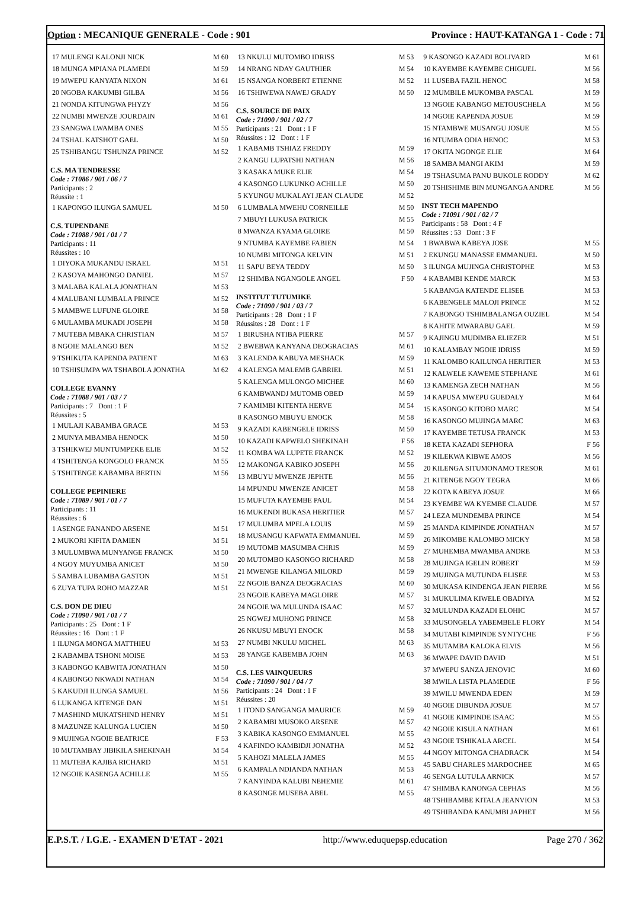Option : MECANIQUE GENERALE - Code : 901 Province : HAUT-KATANGA 1 - Code : 71
| 17 MULENGI KALONJI NICK | M 60 |
| 18 MUNGA MPIANA PLAMEDI | M 59 |
| 19 MWEPU KANYATA NIXON | M 61 |
| 20 NGOBA KAKUMBI GILBA | M 56 |
| 21 NONDA KITUNGWA PHYZY | M 56 |
| 22 NUMBI MWENZE JOURDAIN | M 61 |
| 23 SANGWA LWAMBA ONES | M 55 |
| 24 TSHAL KATSHOT GAEL | M 50 |
| 25 TSHIBANGU TSHUNZA PRINCE | M 52 |
C.S. MA TENDRESSE
Code : 71086 / 901 / 06 / 7
Participants : 2
Réussite : 1
| 1 KAPONGO ILUNGA SAMUEL | M 50 |
C.S. TUPENDANE
Code : 71088 / 901 / 01 / 7
Participants : 11
Réussites : 10
| 1 DIYOKA MUKANDU ISRAEL | M 51 |
| 2 KASOYA MAHONGO DANIEL | M 57 |
| 3 MALABA KALALA JONATHAN | M 53 |
| 4 MALUBANI LUMBALA PRINCE | M 52 |
| 5 MAMBWE LUFUNE GLOIRE | M 58 |
| 6 MULAMBA MUKADI JOSEPH | M 58 |
| 7 MUTEBA MBAKA CHRISTIAN | M 57 |
| 8 NGOIE MALANGO BEN | M 52 |
| 9 TSHIKUTA KAPENDA PATIENT | M 63 |
| 10 TSHISUMPA WA TSHABOLA JONATHA | M 62 |
COLLEGE EVANNY
Code : 71088 / 901 / 03 / 7
Participants : 7 Dont : 1 F
Réussites : 5
| 1 MULAJI KABAMBA GRACE | M 53 |
| 2 MUNYA MBAMBA HENOCK | M 50 |
| 3 TSHIKWEJ MUNTUMPEKE ELIE | M 52 |
| 4 TSHITENGA KONGOLO FRANCK | M 55 |
| 5 TSHITENGE KABAMBA BERTIN | M 56 |
COLLEGE PEPINIERE
Code : 71089 / 901 / 01 / 7
Participants : 11
Réussites : 6
| 1 ASENGE FANANDO ARSENE | M 51 |
| 2 MUKORI KIFITA DAMIEN | M 51 |
| 3 MULUMBWA MUNYANGE FRANCK | M 50 |
| 4 NGOY MUYUMBA ANICET | M 50 |
| 5 SAMBA LUBAMBA GASTON | M 51 |
| 6 ZUYA TUPA ROHO MAZZAR | M 51 |
C.S. DON DE DIEU
Code : 71090 / 901 / 01 / 7
Participants : 25 Dont : 1 F
Réussites : 16 Dont : 1 F
| 1 ILUNGA MONGA MATTHIEU | M 53 |
| 2 KABAMBA TSHONI MOISE | M 53 |
| 3 KABONGO KABWITA JONATHAN | M 50 |
| 4 KABONGO NKWADI NATHAN | M 54 |
| 5 KAKUDJI ILUNGA SAMUEL | M 56 |
| 6 LUKANGA KITENGE DAN | M 51 |
| 7 MASHIND MUKATSHIND HENRY | M 51 |
| 8 MAZUNZE KALUNGA LUCIEN | M 50 |
| 9 MUJINGA NGOIE BEATRICE | F 53 |
| 10 MUTAMBAY JIBIKILA SHEKINAH | M 54 |
| 11 MUTEBA KAJIBA RICHARD | M 51 |
| 12 NGOIE KASENGA ACHILLE | M 55 |
| 13 NKULU MUTOMBO IDRISS | M 53 |
| 14 NRANG NDAY GAUTHIER | M 54 |
| 15 NSANGA NORBERT ETIENNE | M 52 |
| 16 TSHIWEWA NAWEJ GRADY | M 50 |
C.S. SOURCE DE PAIX
Code : 71090 / 901 / 02 / 7
Participants : 21 Dont : 1 F
Réussites : 12 Dont : 1 F
| 1 KABAMB TSHIAZ FREDDY | M 59 |
| 2 KANGU LUPATSHI NATHAN | M 56 |
| 3 KASAKA MUKE ELIE | M 54 |
| 4 KASONGO LUKUNKO ACHILLE | M 50 |
| 5 KYUNGU MUKALAYI JEAN CLAUDE | M 52 |
| 6 LUMBALA MWEHU CORNEILLE | M 50 |
| 7 MBUYI LUKUSA PATRICK | M 55 |
| 8 MWANZA KYAMA GLOIRE | M 50 |
| 9 NTUMBA KAYEMBE FABIEN | M 54 |
| 10 NUMBI MITONGA KELVIN | M 51 |
| 11 SAPU BEYA TEDDY | M 50 |
| 12 SHIMBA NGANGOLE ANGEL | F 50 |
INSTITUT TUTUMIKE
Code : 71090 / 901 / 03 / 7
Participants : 28 Dont : 1 F
Réussites : 28 Dont : 1 F
| 1 BIRUSHA NTIBA PIERRE | M 57 |
| 2 BWEBWA KANYANA DEOGRACIAS | M 61 |
| 3 KALENDA KABUYA MESHACK | M 59 |
| 4 KALENGA MALEMB GABRIEL | M 51 |
| 5 KALENGA MULONGO MICHEE | M 60 |
| 6 KAMBWANDJ MUTOMB OBED | M 59 |
| 7 KAMIMBI KITENTA HERVE | M 54 |
| 8 KASONGO MBUYU ENOCK | M 58 |
| 9 KAZADI KABENGELE IDRISS | M 50 |
| 10 KAZADI KAPWELO SHEKINAH | F 56 |
| 11 KOMBA WA LUPETE FRANCK | M 52 |
| 12 MAKONGA KABIKO JOSEPH | M 56 |
| 13 MBUYU MWENZE JEPHTE | M 56 |
| 14 MPUNDU MWENZE ANICET | M 58 |
| 15 MUFUTA KAYEMBE PAUL | M 54 |
| 16 MUKENDI BUKASA HERITIER | M 57 |
| 17 MULUMBA MPELA LOUIS | M 59 |
| 18 MUSANGU KAFWATA EMMANUEL | M 59 |
| 19 MUTOMB MASUMBA CHRIS | M 59 |
| 20 MUTOMBO KASONGO RICHARD | M 58 |
| 21 MWENGE KILANGA MILORD | M 59 |
| 22 NGOIE BANZA DEOGRACIAS | M 60 |
| 23 NGOIE KABEYA MAGLOIRE | M 57 |
| 24 NGOIE WA MULUNDA ISAAC | M 57 |
| 25 NGWEJ MUHONG PRINCE | M 58 |
| 26 NKUSU MBUYI ENOCK | M 58 |
| 27 NUMBI NKULU MICHEL | M 63 |
| 28 YANGE KABEMBA JOHN | M 63 |
C.S. LES VAINQUEURS
Code : 71090 / 901 / 04 / 7
Participants : 24 Dont : 1 F
Réussites : 20
| 1 ITOND SANGANGA MAURICE | M 59 |
| 2 KABAMBI MUSOKO ARSENE | M 57 |
| 3 KABIKA KASONGO EMMANUEL | M 55 |
| 4 KAFINDO KAMBIDJI JONATHA | M 52 |
| 5 KAHOZI MALELA JAMES | M 55 |
| 6 KAMPALA NDIANDA NATHAN | M 53 |
| 7 KANYINDA KALUBI NEHEMIE | M 61 |
| 8 KASONGE MUSEBA ABEL | M 55 |
| 9 KASONGO KAZADI BOLIVARD | M 61 |
| 10 KAYEMBE KAYEMBE CHIGUEL | M 56 |
| 11 LUSEBA FAZIL HENOC | M 58 |
| 12 MUMBILE MUKOMBA PASCAL | M 59 |
| 13 NGOIE KABANGO METOUSCHELA | M 56 |
| 14 NGOIE KAPENDA JOSUE | M 59 |
| 15 NTAMBWE MUSANGU JOSUE | M 55 |
| 16 NTUMBA ODIA HENOC | M 53 |
| 17 OKITA NGONGE ELIE | M 64 |
| 18 SAMBA MANGI AKIM | M 59 |
| 19 TSHASUMA PANU BUKOLE RODDY | M 62 |
| 20 TSHISHIME BIN MUNGANGA ANDRE | M 56 |
INST TECH MAPENDO
Code : 71091 / 901 / 02 / 7
Participants : 58 Dont : 4 F
Réussites : 53 Dont : 3 F
| 1 BWABWA KABEYA JOSE | M 55 |
| 2 EKUNGU MANASSE EMMANUEL | M 50 |
| 3 ILUNGA MUJINGA CHRISTOPHE | M 53 |
| 4 KABAMBI KENDE MARCK | M 53 |
| 5 KABANGA KATENDE ELISEE | M 53 |
| 6 KABENGELE MALOJI PRINCE | M 52 |
| 7 KABONGO TSHIMBALANGA OUZIEL | M 54 |
| 8 KAHITE MWARABU GAEL | M 59 |
| 9 KAJINGU MUDIMBA ELIEZER | M 51 |
| 10 KALAMBAY NGOIE IDRISS | M 59 |
| 11 KALOMBO KAILUNGA HERITIER | M 53 |
| 12 KALWELE KAWEME STEPHANE | M 61 |
| 13 KAMENGA ZECH NATHAN | M 56 |
| 14 KAPUSA MWEPU GUEDALY | M 64 |
| 15 KASONGO KITOBO MARC | M 54 |
| 16 KASONGO MUJINGA MARC | M 63 |
| 17 KAYEMBE TETUSA FRANCK | M 53 |
| 18 KETA KAZADI SEPHORA | F 56 |
| 19 KILEKWA KIBWE AMOS | M 56 |
| 20 KILENGA SITUMONAMO TRESOR | M 61 |
| 21 KITENGE NGOY TEGRA | M 66 |
| 22 KOTA KABEYA JOSUE | M 66 |
| 23 KYEMBE WA KYEMBE CLAUDE | M 57 |
| 24 LEZA MUNDEMBA PRINCE | M 54 |
| 25 MANDA KIMPINDE JONATHAN | M 57 |
| 26 MIKOMBE KALOMBO MICKY | M 58 |
| 27 MUHEMBA MWAMBA ANDRE | M 53 |
| 28 MUJINGA IGELIN ROBERT | M 59 |
| 29 MUJINGA MUTUNDA ELISEE | M 53 |
| 30 MUKASA KINDENGA JEAN PIERRE | M 56 |
| 31 MUKULIMA KIWELE OBADIYA | M 52 |
| 32 MULUNDA KAZADI ELOHIC | M 57 |
| 33 MUSONGELA YABEMBELE FLORY | M 54 |
| 34 MUTABI KIMPINDE SYNTYCHE | F 56 |
| 35 MUTAMBA KALOKA ELVIS | M 56 |
| 36 MWAPE DAVID DAVID | M 51 |
| 37 MWEPU SANZA JENOVIC | M 60 |
| 38 MWILA LISTA PLAMEDIE | F 56 |
| 39 MWILU MWENDA EDEN | M 59 |
| 40 NGOIE DIBUNDA JOSUE | M 57 |
| 41 NGOIE KIMPINDE ISAAC | M 55 |
| 42 NGOIE KISULA NATHAN | M 61 |
| 43 NGOIE TSHIKALA ARCEL | M 54 |
| 44 NGOY MITONGA CHADRACK | M 54 |
| 45 SABU CHARLES MARDOCHEE | M 65 |
| 46 SENGA LUTULA ARNICK | M 57 |
| 47 SHIMBA KANONGA CEPHAS | M 56 |
| 48 TSHIBAMBE KITALA JEANVION | M 53 |
| 49 TSHIBANDA KANUMBI JAPHET | M 56 |
E.P.S.T. / I.G.E. - EXAMEN D'ETAT - 2021 http://www.eduquepsp.education Page 270 / 362